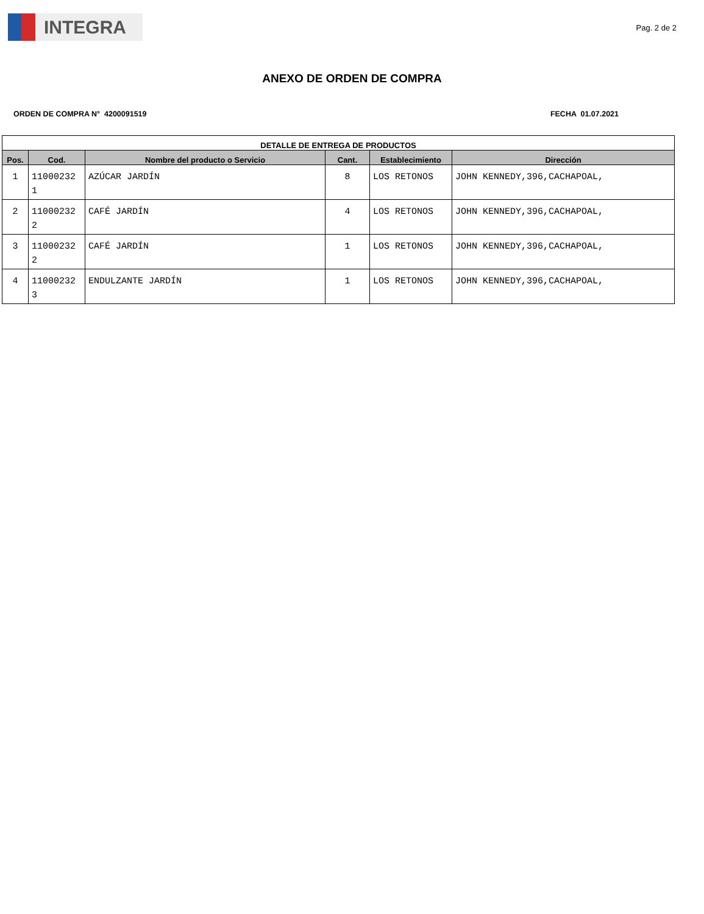INTEGRA
Pag. 2 de 2
ANEXO DE ORDEN DE COMPRA
ORDEN DE COMPRA N° 4200091519 FECHA 01.07.2021
| DETALLE DE ENTREGA DE PRODUCTOS | | | | | |
| --- | --- | --- | --- | --- | --- |
| Pos. | Cod. | Nombre del producto o Servicio | Cant. | Establecimiento | Dirección |
| 1 | 11000232 1 | AZÚCAR JARDÍN | 8 | LOS RETONOS | JOHN KENNEDY,396,CACHAPOAL, |
| 2 | 11000232 2 | CAFÉ JARDÍN | 4 | LOS RETONOS | JOHN KENNEDY,396,CACHAPOAL, |
| 3 | 11000232 2 | CAFÉ JARDÍN | 1 | LOS RETONOS | JOHN KENNEDY,396,CACHAPOAL, |
| 4 | 11000232 3 | ENDULZANTE JARDÍN | 1 | LOS RETONOS | JOHN KENNEDY,396,CACHAPOAL, |